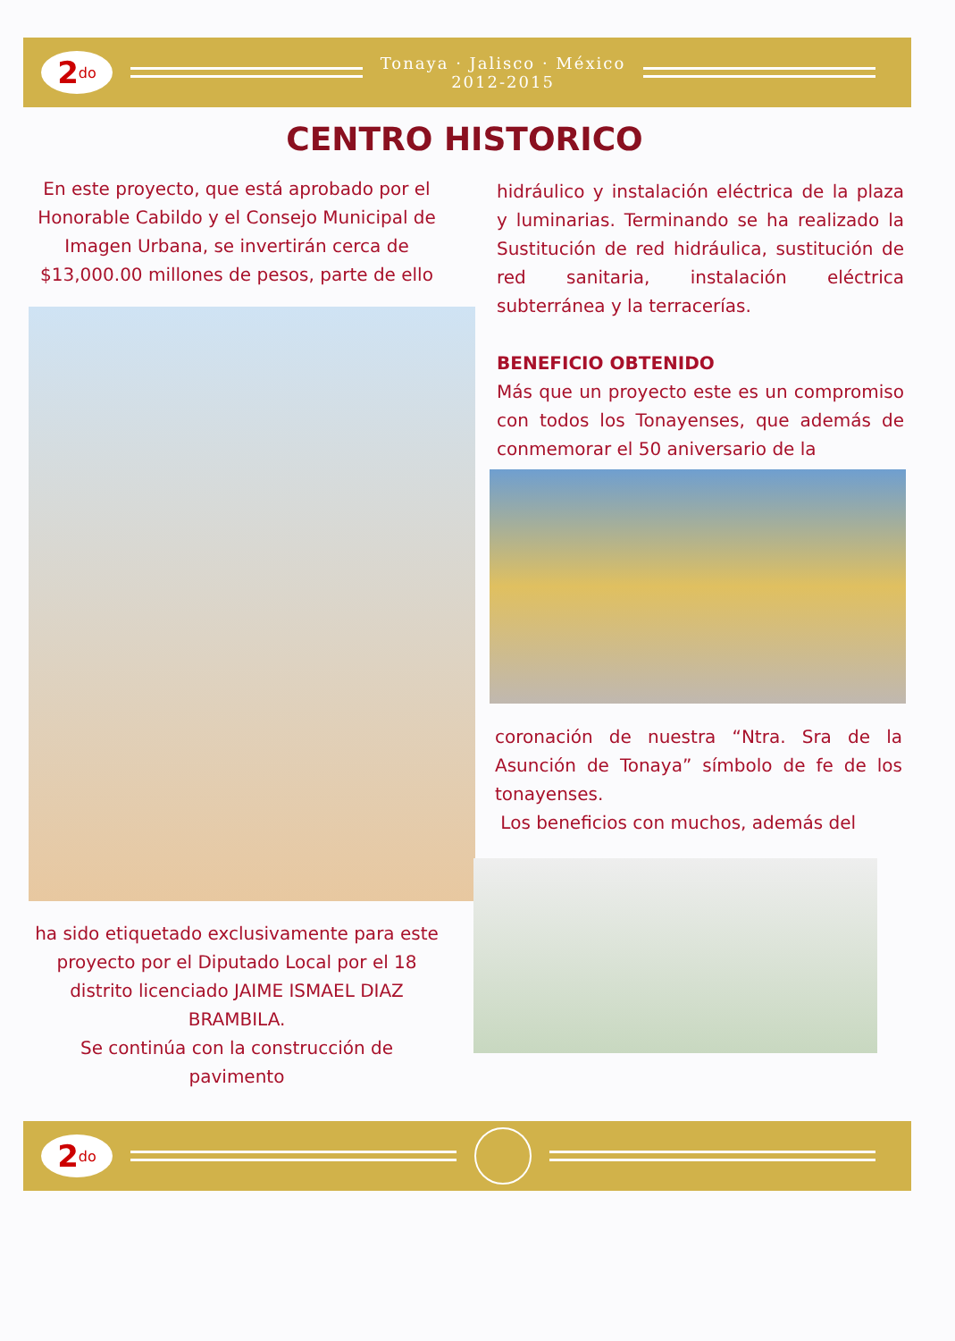2<sup>do</sup>
Tonaya · Jalisco · México
2012-2015
CENTRO HISTORICO
En este proyecto, que está aprobado por el Honorable Cabildo y el Consejo Municipal de Imagen Urbana, se invertirán cerca de $13,000.00 millones de pesos, parte de ello
ha sido etiquetado exclusivamente para este proyecto por el Diputado Local por el 18 distrito licenciado JAIME ISMAEL DIAZ BRAMBILA.
Se continúa con la construcción de pavimento
hidráulico y instalación eléctrica de la plaza y luminarias. Terminando se ha realizado la Sustitución de red hidráulica, sustitución de red sanitaria, instalación eléctrica subterránea y la terracerías.
BENEFICIO OBTENIDO
Más que un proyecto este es un compromiso con todos los Tonayenses, que además de conmemorar el 50 aniversario de la
coronación de nuestra “Ntra. Sra de la Asunción de Tonaya” símbolo de fe de los tonayenses.
Los beneficios con muchos, además del
2<sup>do</sup>